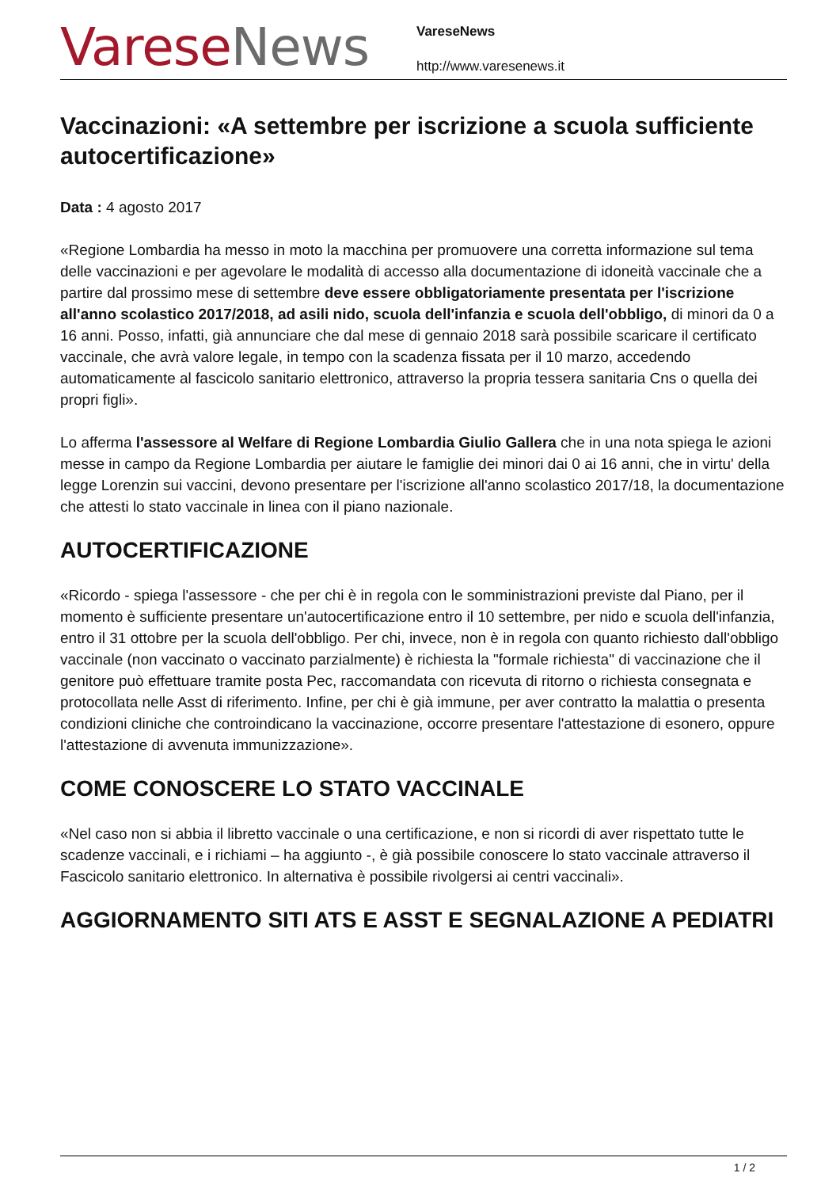Varese News
VareseNews
http://www.varesenews.it
Vaccinazioni: «A settembre per iscrizione a scuola sufficiente autocertificazione»
Data : 4 agosto 2017
«Regione Lombardia ha messo in moto la macchina per promuovere una corretta informazione sul tema delle vaccinazioni e per agevolare le modalità di accesso alla documentazione di idoneità vaccinale che a partire dal prossimo mese di settembre deve essere obbligatoriamente presentata per l'iscrizione all'anno scolastico 2017/2018, ad asili nido, scuola dell'infanzia e scuola dell'obbligo, di minori da 0 a 16 anni. Posso, infatti, già annunciare che dal mese di gennaio 2018 sarà possibile scaricare il certificato vaccinale, che avrà valore legale, in tempo con la scadenza fissata per il 10 marzo, accedendo automaticamente al fascicolo sanitario elettronico, attraverso la propria tessera sanitaria Cns o quella dei propri figli».
Lo afferma l'assessore al Welfare di Regione Lombardia Giulio Gallera che in una nota spiega le azioni messe in campo da Regione Lombardia per aiutare le famiglie dei minori dai 0 ai 16 anni, che in virtu' della legge Lorenzin sui vaccini, devono presentare per l'iscrizione all'anno scolastico 2017/18, la documentazione che attesti lo stato vaccinale in linea con il piano nazionale.
AUTOCERTIFICAZIONE
«Ricordo - spiega l'assessore - che per chi è in regola con le somministrazioni previste dal Piano, per il momento è sufficiente presentare un'autocertificazione entro il 10 settembre, per nido e scuola dell'infanzia, entro il 31 ottobre per la scuola dell'obbligo. Per chi, invece, non è in regola con quanto richiesto dall'obbligo vaccinale (non vaccinato o vaccinato parzialmente) è richiesta la "formale richiesta" di vaccinazione che il genitore può effettuare tramite posta Pec, raccomandata con ricevuta di ritorno o richiesta consegnata e protocollata nelle Asst di riferimento. Infine, per chi è già immune, per aver contratto la malattia o presenta condizioni cliniche che controindicano la vaccinazione, occorre presentare l'attestazione di esonero, oppure l'attestazione di avvenuta immunizzazione».
COME CONOSCERE LO STATO VACCINALE
«Nel caso non si abbia il libretto vaccinale o una certificazione, e non si ricordi di aver rispettato tutte le scadenze vaccinali, e i richiami – ha aggiunto -, è già possibile conoscere lo stato vaccinale attraverso il Fascicolo sanitario elettronico. In alternativa è possibile rivolgersi ai centri vaccinali».
AGGIORNAMENTO SITI ATS E ASST E SEGNALAZIONE A PEDIATRI
1 / 2